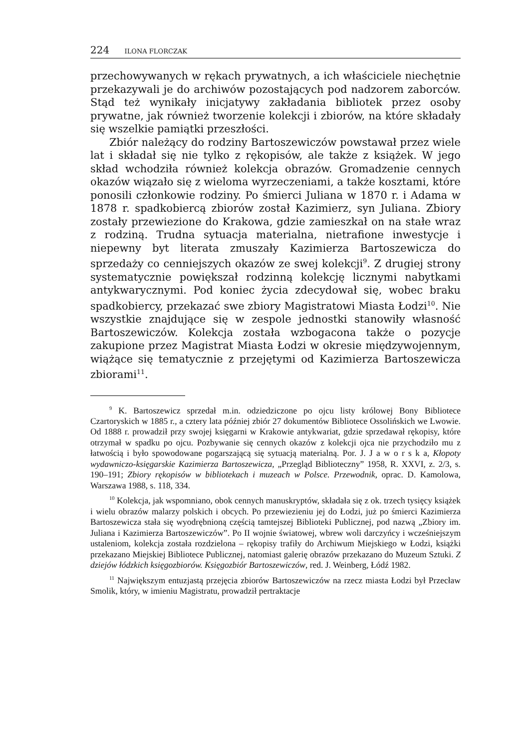224 ILONA FLORCZAK
przechowywanych w rękach prywatnych, a ich właściciele niechętnie przekazywali je do archiwów pozostających pod nadzorem zaborców. Stąd też wynikały inicjatywy zakładania bibliotek przez osoby prywatne, jak również tworzenie kolekcji i zbiorów, na które składały się wszelkie pamiątki przeszłości.
Zbiór należący do rodziny Bartoszewiczów powstawał przez wiele lat i składał się nie tylko z rękopisów, ale także z książek. W jego skład wchodziła również kolekcja obrazów. Gromadzenie cennych okazów wiązało się z wieloma wyrzeczeniami, a także kosztami, które ponosili członkowie rodziny. Po śmierci Juliana w 1870 r. i Adama w 1878 r. spadkobiercą zbiorów został Kazimierz, syn Juliana. Zbiory zostały przewiezione do Krakowa, gdzie zamieszkał on na stałe wraz z rodziną. Trudna sytuacja materialna, nietrafione inwestycje i niepewny byt literata zmuszały Kazimierza Bartoszewicza do sprzedaży co cenniejszych okazów ze swej kolekcji<sup>9</sup>. Z drugiej strony systematycznie powiększał rodzinną kolekcję licznymi nabytkami antykwarycznymi. Pod koniec życia zdecydował się, wobec braku spadkobiercy, przekazać swe zbiory Magistratowi Miasta Łodzi<sup>10</sup>. Nie wszystkie znajdujące się w zespole jednostki stanowiły własność Bartoszewiczów. Kolekcja została wzbogacona także o pozycje zakupione przez Magistrat Miasta Łodzi w okresie międzywojennym, wiążące się tematycznie z przejętymi od Kazimierza Bartoszewicza zbiorami<sup>11</sup>.
<sup>9</sup> K. Bartoszewicz sprzedał m.in. odziedziczone po ojcu listy królowej Bony Bibliotece Czartoryskich w 1885 r., a cztery lata później zbiór 27 dokumentów Bibliotece Ossolińskich we Lwowie. Od 1888 r. prowadził przy swojej księgarni w Krakowie antykwariat, gdzie sprzedawał rękopisy, które otrzymał w spadku po ojcu. Pozbywanie się cennych okazów z kolekcji ojca nie przychodziło mu z łatwością i było spowodowane pogarszającą się sytuacją materialną. Por. J. J a w o r s k a, Kłopoty wydawniczo-księgarskie Kazimierza Bartoszewicza, „Przegląd Biblioteczny” 1958, R. XXVI, z. 2/3, s. 190–191; Zbiory rękopisów w bibliotekach i muzeach w Polsce. Przewodnik, oprac. D. Kamolowa, Warszawa 1988, s. 118, 334.
<sup>10</sup> Kolekcja, jak wspomniano, obok cennych manuskryptów, składała się z ok. trzech tysięcy książek i wielu obrazów malarzy polskich i obcych. Po przewiezieniu jej do Łodzi, już po śmierci Kazimierza Bartoszewicza stała się wyodrębnioną częścią tamtejszej Biblioteki Publicznej, pod nazwą „Zbiory im. Juliana i Kazimierza Bartoszewiczów”. Po II wojnie światowej, wbrew woli darczyńcy i wcześniejszym ustaleniom, kolekcja została rozdzielona – rękopisy trafiły do Archiwum Miejskiego w Łodzi, książki przekazano Miejskiej Bibliotece Publicznej, natomiast galerię obrazów przekazano do Muzeum Sztuki. Z dziejów łódzkich księgozbiorów. Księgozbiór Bartoszewiczów, red. J. Weinberg, Łódź 1982.
<sup>11</sup> Największym entuzjastą przejęcia zbiorów Bartoszewiczów na rzecz miasta Łodzi był Przecław Smolik, który, w imieniu Magistratu, prowadził pertraktacje